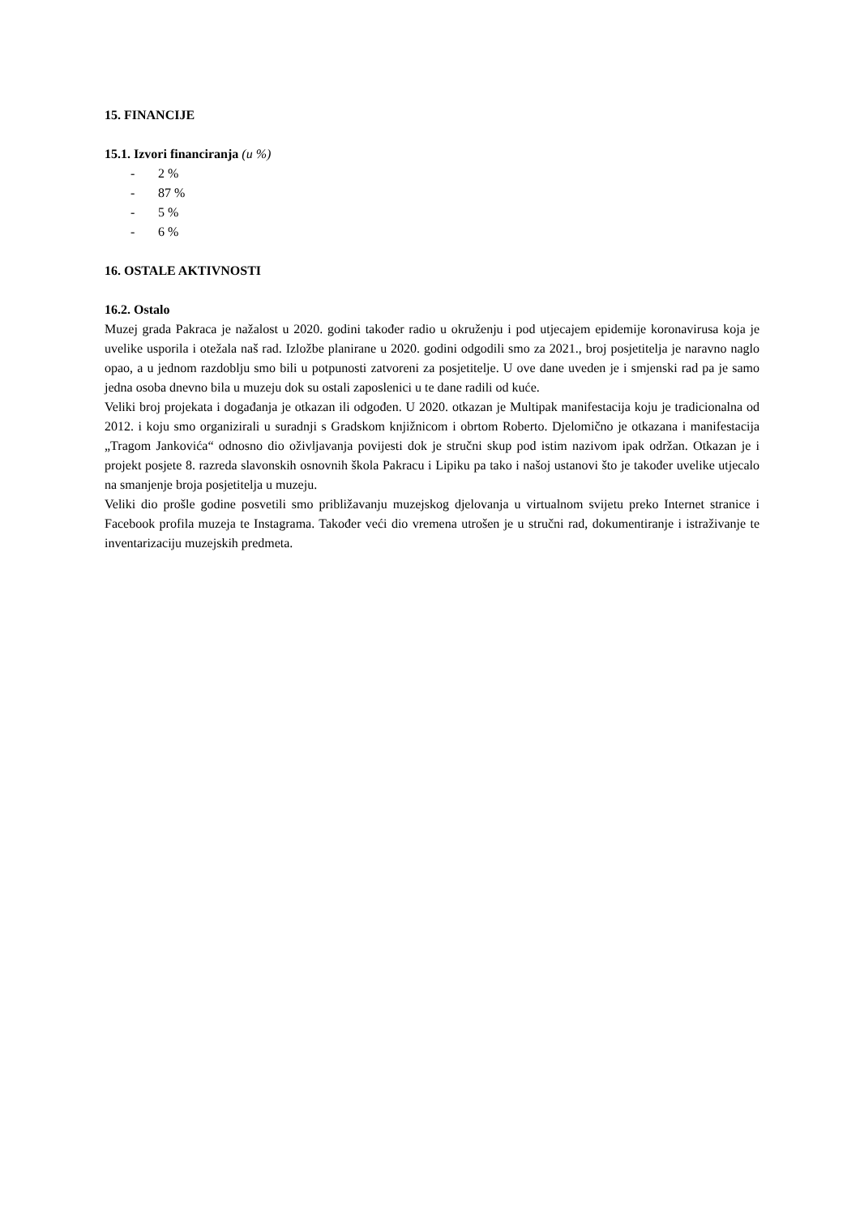15. FINANCIJE
15.1. Izvori financiranja (u %)
- 2 %
- 87 %
- 5 %
- 6 %
16. OSTALE AKTIVNOSTI
16.2. Ostalo
Muzej grada Pakraca je nažalost u 2020. godini također radio u okruženju i pod utjecajem epidemije koronavirusa koja je uvelike usporila i otežala naš rad. Izložbe planirane u 2020. godini odgodili smo za 2021., broj posjetitelja je naravno naglo opao, a u jednom razdoblju smo bili u potpunosti zatvoreni za posjetitelje. U ove dane uveden je i smjenski rad pa je samo jedna osoba dnevno bila u muzeju dok su ostali zaposlenici u te dane radili od kuće.
Veliki broj projekata i događanja je otkazan ili odgođen. U 2020. otkazan je Multipak manifestacija koju je tradicionalna od 2012. i koju smo organizirali u suradnji s Gradskom knjižnicom i obrtom Roberto. Djelomično je otkazana i manifestacija „Tragom Jankovića“ odnosno dio oživljavanja povijesti dok je stručni skup pod istim nazivom ipak održan. Otkazan je i projekt posjete 8. razreda slavonskih osnovnih škola Pakracu i Lipiku pa tako i našoj ustanovi što je također uvelike utjecalo na smanjenje broja posjetitelja u muzeju.
Veliki dio prošle godine posvetili smo približavanju muzejskog djelovanja u virtualnom svijetu preko Internet stranice i Facebook profila muzeja te Instagrama. Također veći dio vremena utrošen je u stručni rad, dokumentiranje i istraživanje te inventarizaciju muzejskih predmeta.